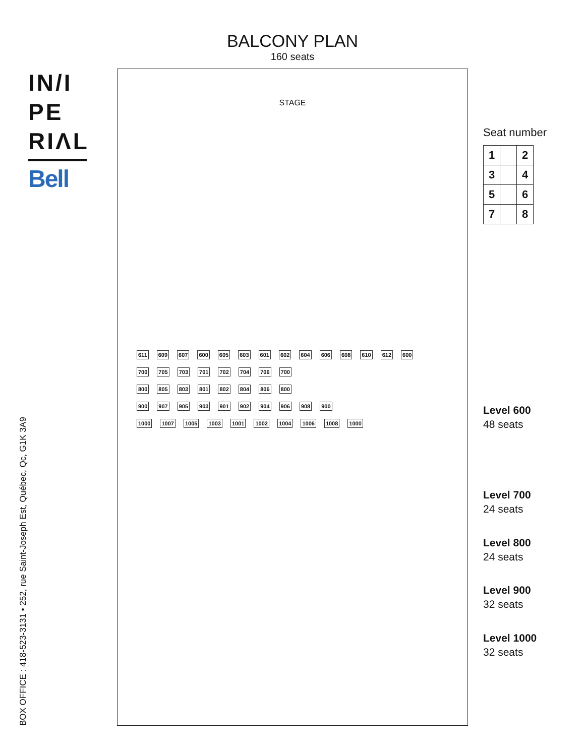IN/I
PE
RIΛL
Bell
BALCONY PLAN
160 seats
STAGE
611 609 607 600 605 603 601 602 604 606 608 610 612 600
700 705 703 701 702 704 706 700
800 805 803 801 802 804 806 800
900 907 905 903 901 902 904 906 908 900
1000 1007 1005 1003 1001 1002 1004 1006 1008 1000
Seat number
| 1 | | 2 |
| 3 | | 4 |
| 5 | | 6 |
| 7 | | 8 |
Level 600
48 seats
Level 700
24 seats
Level 800
24 seats
Level 900
32 seats
Level 1000
32 seats
BOX OFFICE : 418-523-3131 • 252, rue Saint-Joseph Est, Québec, Qc, G1K 3A9